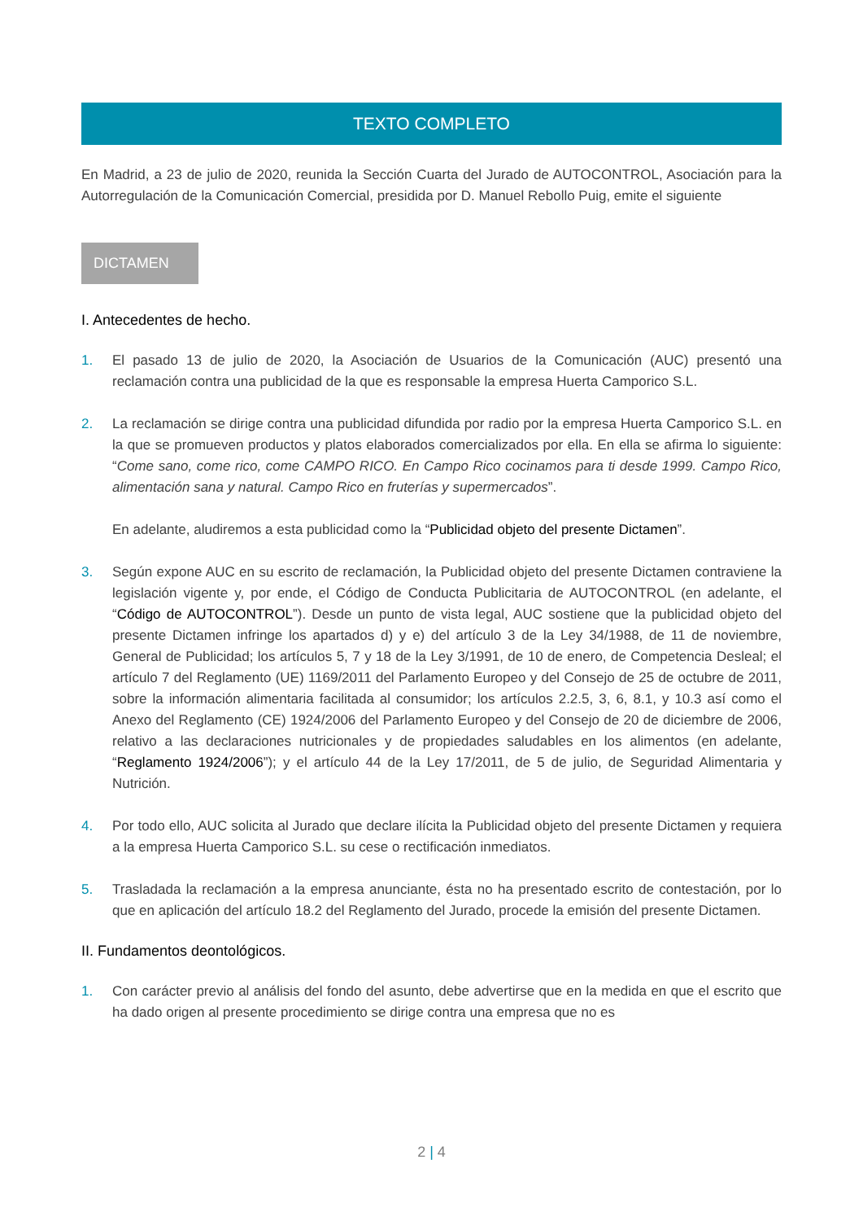TEXTO COMPLETO
En Madrid, a 23 de julio de 2020, reunida la Sección Cuarta del Jurado de AUTOCONTROL, Asociación para la Autorregulación de la Comunicación Comercial, presidida por D. Manuel Rebollo Puig, emite el siguiente
DICTAMEN
I. Antecedentes de hecho.
1. El pasado 13 de julio de 2020, la Asociación de Usuarios de la Comunicación (AUC) presentó una reclamación contra una publicidad de la que es responsable la empresa Huerta Camporico S.L.
2. La reclamación se dirige contra una publicidad difundida por radio por la empresa Huerta Camporico S.L. en la que se promueven productos y platos elaborados comercializados por ella. En ella se afirma lo siguiente: “Come sano, come rico, come CAMPO RICO. En Campo Rico cocinamos para ti desde 1999. Campo Rico, alimentación sana y natural. Campo Rico en fruterías y supermercados”.
En adelante, aludiremos a esta publicidad como la “Publicidad objeto del presente Dictamen”.
3. Según expone AUC en su escrito de reclamación, la Publicidad objeto del presente Dictamen contraviene la legislación vigente y, por ende, el Código de Conducta Publicitaria de AUTOCONTROL (en adelante, el “Código de AUTOCONTROL”). Desde un punto de vista legal, AUC sostiene que la publicidad objeto del presente Dictamen infringe los apartados d) y e) del artículo 3 de la Ley 34/1988, de 11 de noviembre, General de Publicidad; los artículos 5, 7 y 18 de la Ley 3/1991, de 10 de enero, de Competencia Desleal; el artículo 7 del Reglamento (UE) 1169/2011 del Parlamento Europeo y del Consejo de 25 de octubre de 2011, sobre la información alimentaria facilitada al consumidor; los artículos 2.2.5, 3, 6, 8.1, y 10.3 así como el Anexo del Reglamento (CE) 1924/2006 del Parlamento Europeo y del Consejo de 20 de diciembre de 2006, relativo a las declaraciones nutricionales y de propiedades saludables en los alimentos (en adelante, “Reglamento 1924/2006”); y el artículo 44 de la Ley 17/2011, de 5 de julio, de Seguridad Alimentaria y Nutrición.
4. Por todo ello, AUC solicita al Jurado que declare ilícita la Publicidad objeto del presente Dictamen y requiera a la empresa Huerta Camporico S.L. su cese o rectificación inmediatos.
5. Trasladada la reclamación a la empresa anunciante, ésta no ha presentado escrito de contestación, por lo que en aplicación del artículo 18.2 del Reglamento del Jurado, procede la emisión del presente Dictamen.
II. Fundamentos deontológicos.
1. Con carácter previo al análisis del fondo del asunto, debe advertirse que en la medida en que el escrito que ha dado origen al presente procedimiento se dirige contra una empresa que no es
2 | 4